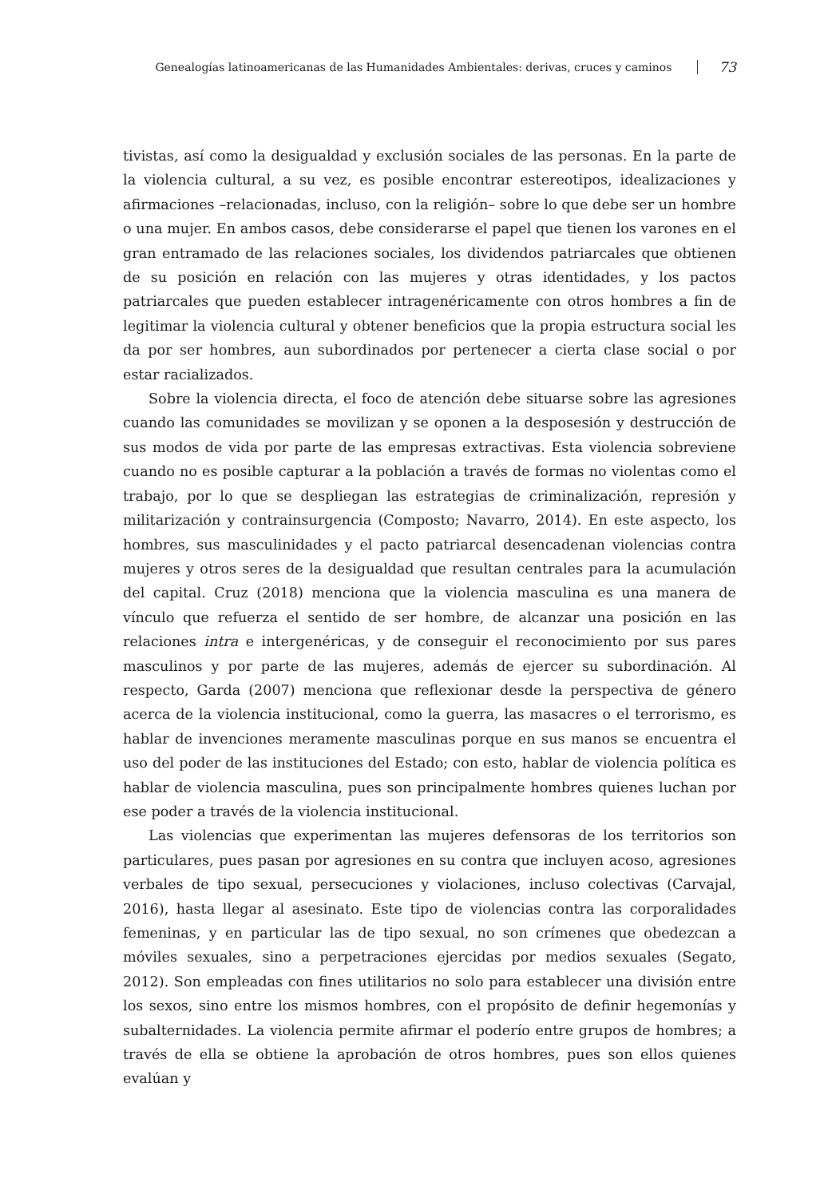Genealogías latinoamericanas de las Humanidades Ambientales: derivas, cruces y caminos 73
tivistas, así como la desigualdad y exclusión sociales de las personas. En la parte de la violencia cultural, a su vez, es posible encontrar estereotipos, idealizaciones y afirmaciones –relacionadas, incluso, con la religión– sobre lo que debe ser un hombre o una mujer. En ambos casos, debe considerarse el papel que tienen los varones en el gran entramado de las relaciones sociales, los dividendos patriarcales que obtienen de su posición en relación con las mujeres y otras identidades, y los pactos patriarcales que pueden establecer intragenéricamente con otros hombres a fin de legitimar la violencia cultural y obtener beneficios que la propia estructura social les da por ser hombres, aun subordinados por pertenecer a cierta clase social o por estar racializados.
Sobre la violencia directa, el foco de atención debe situarse sobre las agresiones cuando las comunidades se movilizan y se oponen a la desposesión y destrucción de sus modos de vida por parte de las empresas extractivas. Esta violencia sobreviene cuando no es posible capturar a la población a través de formas no violentas como el trabajo, por lo que se despliegan las estrategias de criminalización, represión y militarización y contrainsurgencia (Composto; Navarro, 2014). En este aspecto, los hombres, sus masculinidades y el pacto patriarcal desencadenan violencias contra mujeres y otros seres de la desigualdad que resultan centrales para la acumulación del capital. Cruz (2018) menciona que la violencia masculina es una manera de vínculo que refuerza el sentido de ser hombre, de alcanzar una posición en las relaciones intra e intergenéricas, y de conseguir el reconocimiento por sus pares masculinos y por parte de las mujeres, además de ejercer su subordinación. Al respecto, Garda (2007) menciona que reflexionar desde la perspectiva de género acerca de la violencia institucional, como la guerra, las masacres o el terrorismo, es hablar de invenciones meramente masculinas porque en sus manos se encuentra el uso del poder de las instituciones del Estado; con esto, hablar de violencia política es hablar de violencia masculina, pues son principalmente hombres quienes luchan por ese poder a través de la violencia institucional.
Las violencias que experimentan las mujeres defensoras de los territorios son particulares, pues pasan por agresiones en su contra que incluyen acoso, agresiones verbales de tipo sexual, persecuciones y violaciones, incluso colectivas (Carvajal, 2016), hasta llegar al asesinato. Este tipo de violencias contra las corporalidades femeninas, y en particular las de tipo sexual, no son crímenes que obedezcan a móviles sexuales, sino a perpetraciones ejercidas por medios sexuales (Segato, 2012). Son empleadas con fines utilitarios no solo para establecer una división entre los sexos, sino entre los mismos hombres, con el propósito de definir hegemonías y subalternidades. La violencia permite afirmar el poderío entre grupos de hombres; a través de ella se obtiene la aprobación de otros hombres, pues son ellos quienes evalúan y